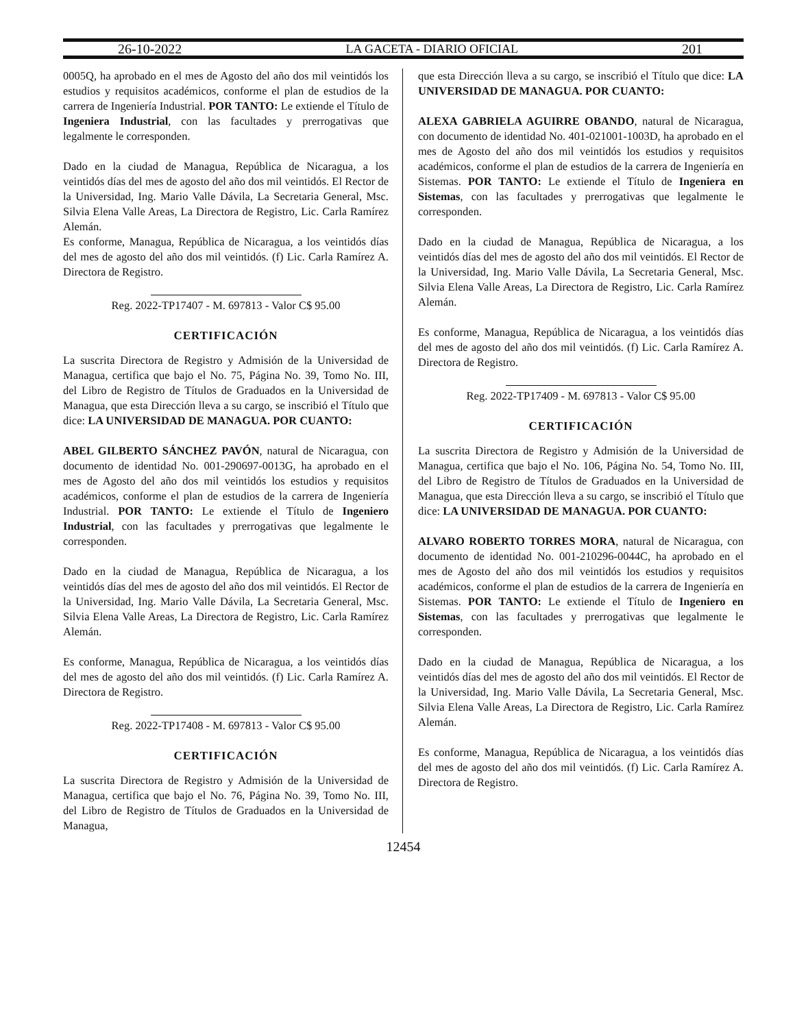26-10-2022 LA GACETA - DIARIO OFICIAL 201
0005Q, ha aprobado en el mes de Agosto del año dos mil veintidós los estudios y requisitos académicos, conforme el plan de estudios de la carrera de Ingeniería Industrial. POR TANTO: Le extiende el Título de Ingeniera Industrial, con las facultades y prerrogativas que legalmente le corresponden.
Dado en la ciudad de Managua, República de Nicaragua, a los veintidós días del mes de agosto del año dos mil veintidós. El Rector de la Universidad, Ing. Mario Valle Dávila, La Secretaria General, Msc. Silvia Elena Valle Areas, La Directora de Registro, Lic. Carla Ramírez Alemán.
Es conforme, Managua, República de Nicaragua, a los veintidós días del mes de agosto del año dos mil veintidós. (f) Lic. Carla Ramírez A. Directora de Registro.
Reg. 2022-TP17407 - M. 697813 - Valor C$ 95.00
CERTIFICACIÓN
La suscrita Directora de Registro y Admisión de la Universidad de Managua, certifica que bajo el No. 75, Página No. 39, Tomo No. III, del Libro de Registro de Títulos de Graduados en la Universidad de Managua, que esta Dirección lleva a su cargo, se inscribió el Título que dice: LA UNIVERSIDAD DE MANAGUA. POR CUANTO:
ABEL GILBERTO SÁNCHEZ PAVÓN, natural de Nicaragua, con documento de identidad No. 001-290697-0013G, ha aprobado en el mes de Agosto del año dos mil veintidós los estudios y requisitos académicos, conforme el plan de estudios de la carrera de Ingeniería Industrial. POR TANTO: Le extiende el Título de Ingeniero Industrial, con las facultades y prerrogativas que legalmente le corresponden.
Dado en la ciudad de Managua, República de Nicaragua, a los veintidós días del mes de agosto del año dos mil veintidós. El Rector de la Universidad, Ing. Mario Valle Dávila, La Secretaria General, Msc. Silvia Elena Valle Areas, La Directora de Registro, Lic. Carla Ramírez Alemán.
Es conforme, Managua, República de Nicaragua, a los veintidós días del mes de agosto del año dos mil veintidós. (f) Lic. Carla Ramírez A. Directora de Registro.
Reg. 2022-TP17408 - M. 697813 - Valor C$ 95.00
CERTIFICACIÓN
La suscrita Directora de Registro y Admisión de la Universidad de Managua, certifica que bajo el No. 76, Página No. 39, Tomo No. III, del Libro de Registro de Títulos de Graduados en la Universidad de Managua,
que esta Dirección lleva a su cargo, se inscribió el Título que dice: LA UNIVERSIDAD DE MANAGUA. POR CUANTO:
ALEXA GABRIELA AGUIRRE OBANDO, natural de Nicaragua, con documento de identidad No. 401-021001-1003D, ha aprobado en el mes de Agosto del año dos mil veintidós los estudios y requisitos académicos, conforme el plan de estudios de la carrera de Ingeniería en Sistemas. POR TANTO: Le extiende el Título de Ingeniera en Sistemas, con las facultades y prerrogativas que legalmente le corresponden.
Dado en la ciudad de Managua, República de Nicaragua, a los veintidós días del mes de agosto del año dos mil veintidós. El Rector de la Universidad, Ing. Mario Valle Dávila, La Secretaria General, Msc. Silvia Elena Valle Areas, La Directora de Registro, Lic. Carla Ramírez Alemán.
Es conforme, Managua, República de Nicaragua, a los veintidós días del mes de agosto del año dos mil veintidós. (f) Lic. Carla Ramírez A. Directora de Registro.
Reg. 2022-TP17409 - M. 697813 - Valor C$ 95.00
CERTIFICACIÓN
La suscrita Directora de Registro y Admisión de la Universidad de Managua, certifica que bajo el No. 106, Página No. 54, Tomo No. III, del Libro de Registro de Títulos de Graduados en la Universidad de Managua, que esta Dirección lleva a su cargo, se inscribió el Título que dice: LA UNIVERSIDAD DE MANAGUA. POR CUANTO:
ALVARO ROBERTO TORRES MORA, natural de Nicaragua, con documento de identidad No. 001-210296-0044C, ha aprobado en el mes de Agosto del año dos mil veintidós los estudios y requisitos académicos, conforme el plan de estudios de la carrera de Ingeniería en Sistemas. POR TANTO: Le extiende el Título de Ingeniero en Sistemas, con las facultades y prerrogativas que legalmente le corresponden.
Dado en la ciudad de Managua, República de Nicaragua, a los veintidós días del mes de agosto del año dos mil veintidós. El Rector de la Universidad, Ing. Mario Valle Dávila, La Secretaria General, Msc. Silvia Elena Valle Areas, La Directora de Registro, Lic. Carla Ramírez Alemán.
Es conforme, Managua, República de Nicaragua, a los veintidós días del mes de agosto del año dos mil veintidós. (f) Lic. Carla Ramírez A. Directora de Registro.
12454